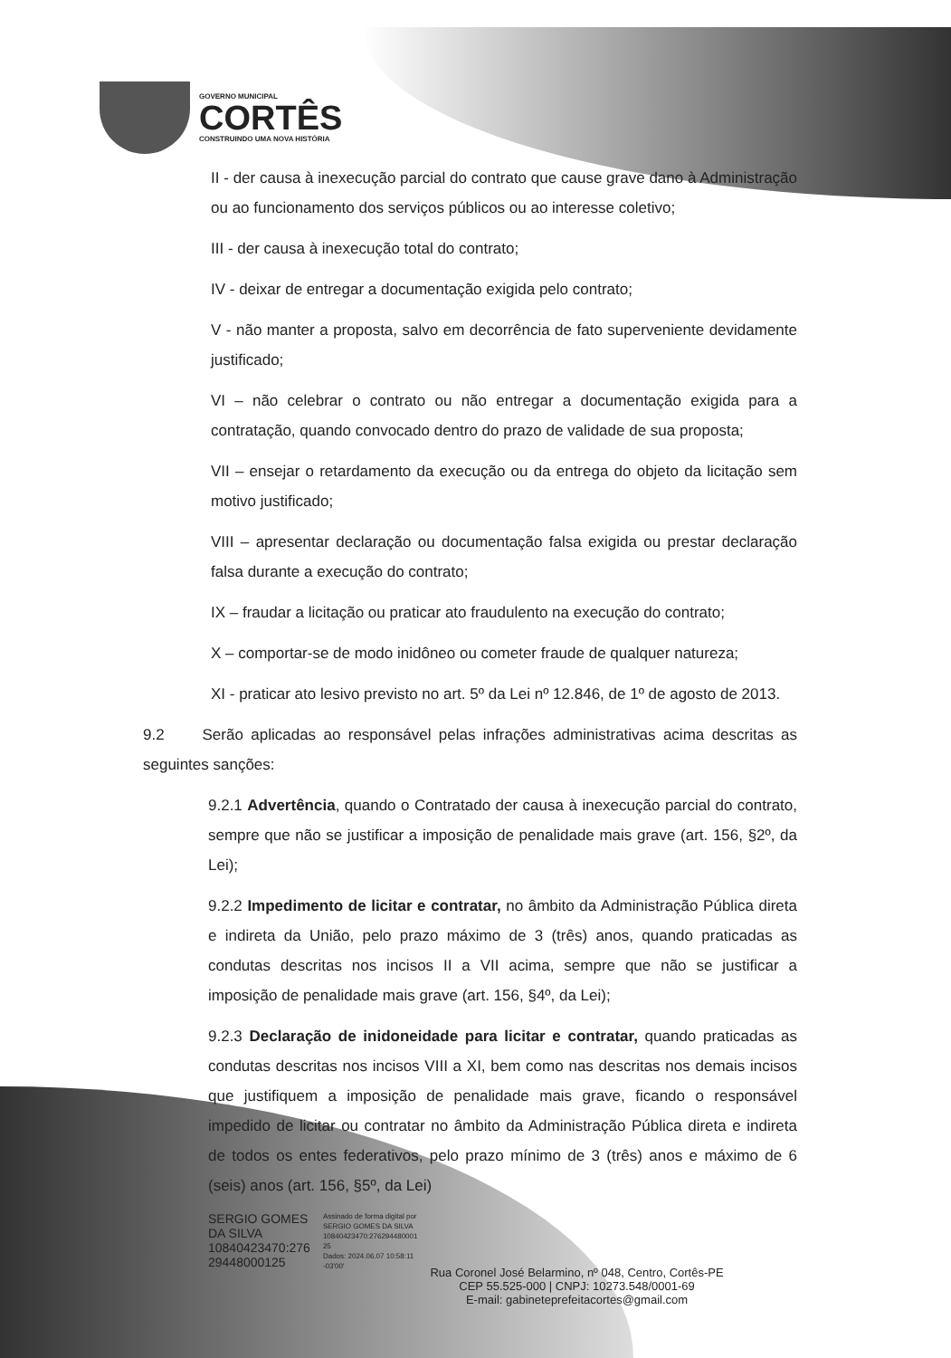GOVERNO MUNICIPAL
CORTÊS
CONSTRUINDO UMA NOVA HISTÓRIA
II - der causa à inexecução parcial do contrato que cause grave dano à Administração ou ao funcionamento dos serviços públicos ou ao interesse coletivo;
III - der causa à inexecução total do contrato;
IV - deixar de entregar a documentação exigida pelo contrato;
V - não manter a proposta, salvo em decorrência de fato superveniente devidamente justificado;
VI – não celebrar o contrato ou não entregar a documentação exigida para a contratação, quando convocado dentro do prazo de validade de sua proposta;
VII – ensejar o retardamento da execução ou da entrega do objeto da licitação sem motivo justificado;
VIII – apresentar declaração ou documentação falsa exigida ou prestar declaração falsa durante a execução do contrato;
IX – fraudar a licitação ou praticar ato fraudulento na execução do contrato;
X – comportar-se de modo inidôneo ou cometer fraude de qualquer natureza;
XI - praticar ato lesivo previsto no art. 5º da Lei nº 12.846, de 1º de agosto de 2013.
9.2 Serão aplicadas ao responsável pelas infrações administrativas acima descritas as seguintes sanções:
9.2.1 Advertência, quando o Contratado der causa à inexecução parcial do contrato, sempre que não se justificar a imposição de penalidade mais grave (art. 156, §2º, da Lei);
9.2.2 Impedimento de licitar e contratar, no âmbito da Administração Pública direta e indireta da União, pelo prazo máximo de 3 (três) anos, quando praticadas as condutas descritas nos incisos II a VII acima, sempre que não se justificar a imposição de penalidade mais grave (art. 156, §4º, da Lei);
9.2.3 Declaração de inidoneidade para licitar e contratar, quando praticadas as condutas descritas nos incisos VIII a XI, bem como nas descritas nos demais incisos que justifiquem a imposição de penalidade mais grave, ficando o responsável impedido de licitar ou contratar no âmbito da Administração Pública direta e indireta de todos os entes federativos, pelo prazo mínimo de 3 (três) anos e máximo de 6 (seis) anos (art. 156, §5º, da Lei)
SERGIO GOMES
DA SILVA
10840423470:276
29448000125
Assinado de forma digital por
SERGIO GOMES DA SILVA
10840423470:276294480001
25
Dados: 2024.06.07 10:58:11
-03'00'
Rua Coronel José Belarmino, nº 048, Centro, Cortês-PE
CEP 55.525-000 | CNPJ: 10273.548/0001-69
E-mail: gabineteprefeitacortes@gmail.com